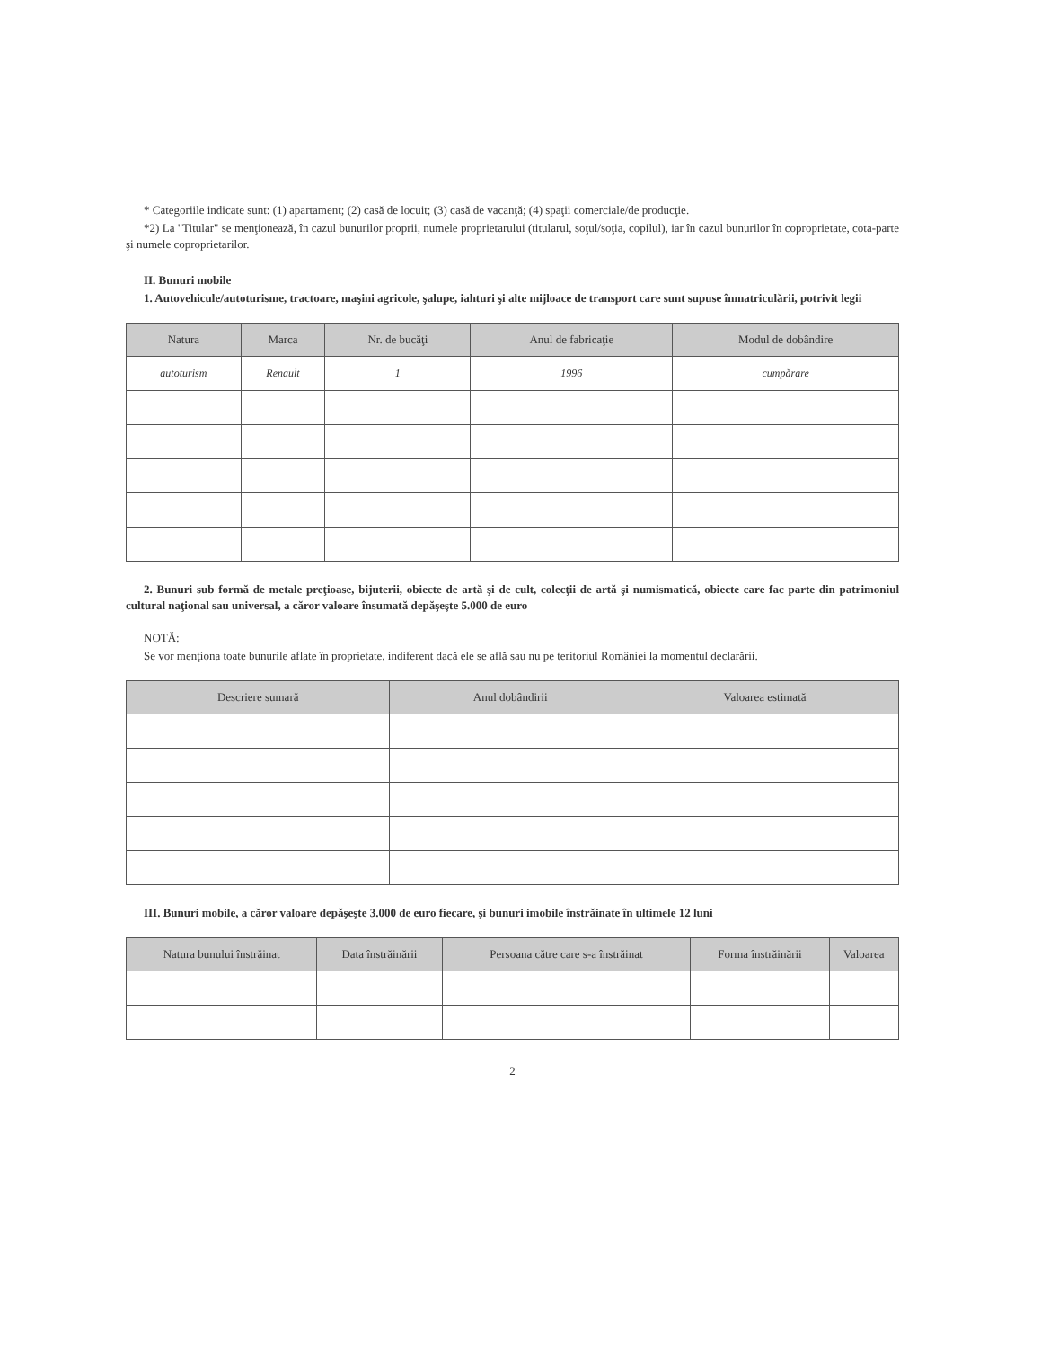* Categoriile indicate sunt: (1) apartament; (2) casă de locuit; (3) casă de vacanţă; (4) spaţii comerciale/de producţie.
*2) La "Titular" se menţionează, în cazul bunurilor proprii, numele proprietarului (titularul, soţul/soţia, copilul), iar în cazul bunurilor în coproprietate, cota-parte şi numele coproprietarilor.
II. Bunuri mobile
1. Autovehicule/autoturisme, tractoare, maşini agricole, şalupe, iahturi şi alte mijloace de transport care sunt supuse înmatriculării, potrivit legii
| Natura | Marca | Nr. de bucăţi | Anul de fabricaţie | Modul de dobândire |
| --- | --- | --- | --- | --- |
| autoturism | Renault | 1 | 1996 | cumpărare |
2. Bunuri sub formă de metale preţioase, bijuterii, obiecte de artă şi de cult, colecţii de artă şi numismatică, obiecte care fac parte din patrimoniul cultural naţional sau universal, a căror valoare însumată depăşeşte 5.000 de euro
NOTĂ:
Se vor menţiona toate bunurile aflate în proprietate, indiferent dacă ele se află sau nu pe teritoriul României la momentul declarării.
| Descriere sumară | Anul dobândirii | Valoarea estimată |
| --- | --- | --- |
III. Bunuri mobile, a căror valoare depăşeşte 3.000 de euro fiecare, şi bunuri imobile înstrăinate în ultimele 12 luni
| Natura bunului înstrăinat | Data înstrăinării | Persoana către care s-a înstrăinat | Forma înstrăinării | Valoarea |
| --- | --- | --- | --- | --- |
2